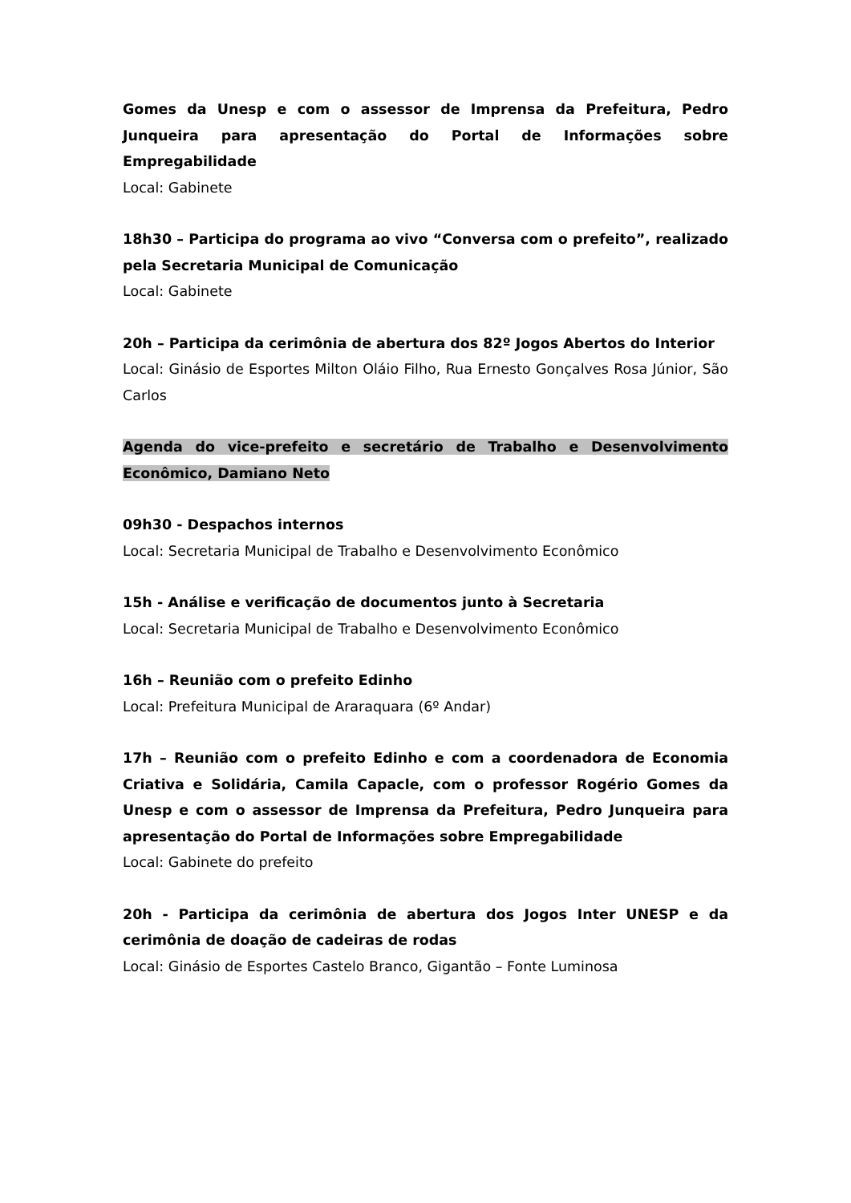Gomes da Unesp e com o assessor de Imprensa da Prefeitura, Pedro Junqueira para apresentação do Portal de Informações sobre Empregabilidade
Local: Gabinete
18h30 – Participa do programa ao vivo “Conversa com o prefeito”, realizado pela Secretaria Municipal de Comunicação
Local: Gabinete
20h – Participa da cerimônia de abertura dos 82º Jogos Abertos do Interior
Local: Ginásio de Esportes Milton Oláio Filho, Rua Ernesto Gonçalves Rosa Júnior, São Carlos
Agenda do vice-prefeito e secretário de Trabalho e Desenvolvimento Econômico, Damiano Neto
09h30 - Despachos internos
Local: Secretaria Municipal de Trabalho e Desenvolvimento Econômico
15h - Análise e verificação de documentos junto à Secretaria
Local: Secretaria Municipal de Trabalho e Desenvolvimento Econômico
16h – Reunião com o prefeito Edinho
Local: Prefeitura Municipal de Araraquara (6º Andar)
17h – Reunião com o prefeito Edinho e com a coordenadora de Economia Criativa e Solidária, Camila Capacle, com o professor Rogério Gomes da Unesp e com o assessor de Imprensa da Prefeitura, Pedro Junqueira para apresentação do Portal de Informações sobre Empregabilidade
Local: Gabinete do prefeito
20h - Participa da cerimônia de abertura dos Jogos Inter UNESP e da cerimônia de doação de cadeiras de rodas
Local: Ginásio de Esportes Castelo Branco, Gigantão – Fonte Luminosa